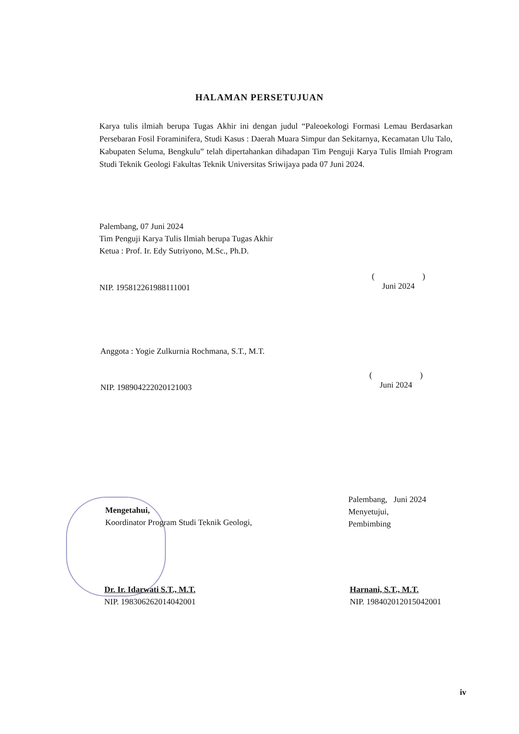HALAMAN PERSETUJUAN
Karya tulis ilmiah berupa Tugas Akhir ini dengan judul “Paleoekologi Formasi Lemau Berdasarkan Persebaran Fosil Foraminifera, Studi Kasus : Daerah Muara Simpur dan Sekitarnya, Kecamatan Ulu Talo, Kabupaten Seluma, Bengkulu” telah dipertahankan dihadapan Tim Penguji Karya Tulis Ilmiah Program Studi Teknik Geologi Fakultas Teknik Universitas Sriwijaya pada 07 Juni 2024.
Palembang, 07 Juni 2024
Tim Penguji Karya Tulis Ilmiah berupa Tugas Akhir
Ketua : Prof. Ir. Edy Sutriyono, M.Sc., Ph.D.
NIP. 195812261988111001
( )
Juni 2024
Anggota : Yogie Zulkurnia Rochmana, S.T., M.T.
NIP. 198904222020121003
( )
Juni 2024
Mengetahui,
Koordinator Program Studi Teknik Geologi,
Palembang, Juni 2024
Menyetujui,
Pembimbing
Dr. Ir. Idarwati S.T., M.T.
NIP. 198306262014042001
Harnani, S.T., M.T.
NIP. 198402012015042001
iv